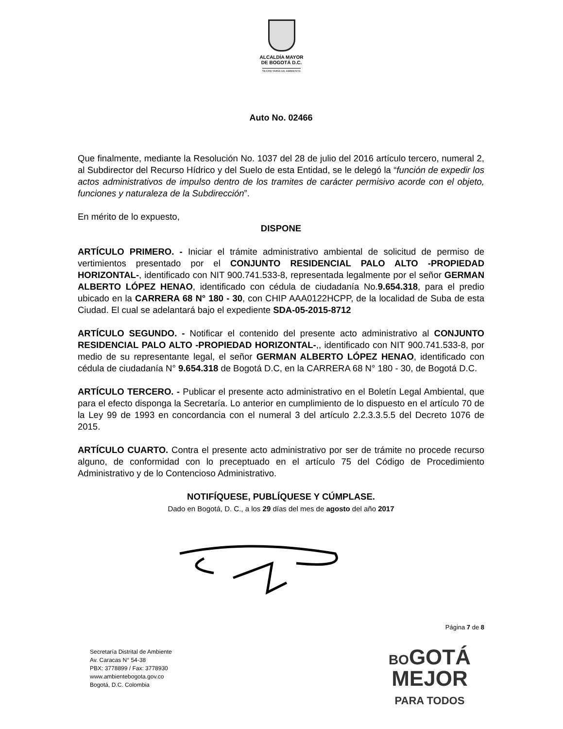ALCALDÍA MAYOR
DE BOGOTÁ D.C.
SECRETARÍA DE AMBIENTE
Auto No. 02466
Que finalmente, mediante la Resolución No. 1037 del 28 de julio del 2016 artículo tercero, numeral 2, al Subdirector del Recurso Hídrico y del Suelo de esta Entidad, se le delegó la “función de expedir los actos administrativos de impulso dentro de los tramites de carácter permisivo acorde con el objeto, funciones y naturaleza de la Subdirección”.
En mérito de lo expuesto,
DISPONE
ARTÍCULO PRIMERO. - Iniciar el trámite administrativo ambiental de solicitud de permiso de vertimientos presentado por el CONJUNTO RESIDENCIAL PALO ALTO -PROPIEDAD HORIZONTAL-, identificado con NIT 900.741.533-8, representada legalmente por el señor GERMAN ALBERTO LÓPEZ HENAO, identificado con cédula de ciudadanía No.9.654.318, para el predio ubicado en la CARRERA 68 N° 180 - 30, con CHIP AAA0122HCPP, de la localidad de Suba de esta Ciudad. El cual se adelantará bajo el expediente SDA-05-2015-8712
ARTÍCULO SEGUNDO. - Notificar el contenido del presente acto administrativo al CONJUNTO RESIDENCIAL PALO ALTO -PROPIEDAD HORIZONTAL-,, identificado con NIT 900.741.533-8, por medio de su representante legal, el señor GERMAN ALBERTO LÓPEZ HENAO, identificado con cédula de ciudadanía N° 9.654.318 de Bogotá D.C, en la CARRERA 68 N° 180 - 30, de Bogotá D.C.
ARTÍCULO TERCERO. - Publicar el presente acto administrativo en el Boletín Legal Ambiental, que para el efecto disponga la Secretaría. Lo anterior en cumplimiento de lo dispuesto en el artículo 70 de la Ley 99 de 1993 en concordancia con el numeral 3 del artículo 2.2.3.3.5.5 del Decreto 1076 de 2015.
ARTÍCULO CUARTO. Contra el presente acto administrativo por ser de trámite no procede recurso alguno, de conformidad con lo preceptuado en el artículo 75 del Código de Procedimiento Administrativo y de lo Contencioso Administrativo.
NOTIFÍQUESE, PUBLÍQUESE Y CÚMPLASE.
Dado en Bogotá, D. C., a los 29 días del mes de agosto del año 2017
Página 7 de 8
Secretaría Distrital de Ambiente
Av. Caracas N° 54-38
PBX: 3778899 / Fax: 3778930
www.ambientebogota.gov.co
Bogotá, D.C. Colombia
BOGOTÁ
MEJOR
PARA TODOS